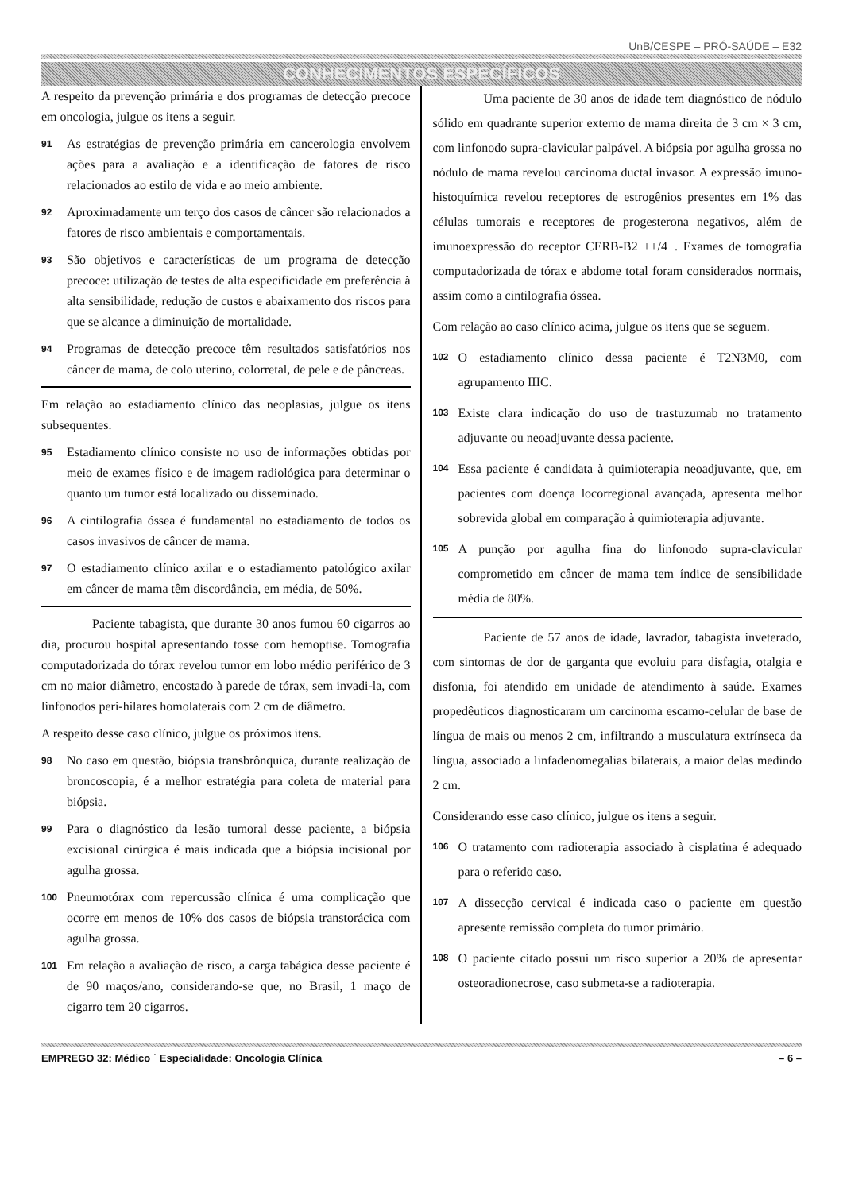UnB/CESPE – PRÓ-SAÚDE – E32
CONHECIMENTOS ESPECÍFICOS
A respeito da prevenção primária e dos programas de detecção precoce em oncologia, julgue os itens a seguir.
91 As estratégias de prevenção primária em cancerologia envolvem ações para a avaliação e a identificação de fatores de risco relacionados ao estilo de vida e ao meio ambiente.
92 Aproximadamente um terço dos casos de câncer são relacionados a fatores de risco ambientais e comportamentais.
93 São objetivos e características de um programa de detecção precoce: utilização de testes de alta especificidade em preferência à alta sensibilidade, redução de custos e abaixamento dos riscos para que se alcance a diminuição de mortalidade.
94 Programas de detecção precoce têm resultados satisfatórios nos câncer de mama, de colo uterino, colorretal, de pele e de pâncreas.
Em relação ao estadiamento clínico das neoplasias, julgue os itens subsequentes.
95 Estadiamento clínico consiste no uso de informações obtidas por meio de exames físico e de imagem radiológica para determinar o quanto um tumor está localizado ou disseminado.
96 A cintilografia óssea é fundamental no estadiamento de todos os casos invasivos de câncer de mama.
97 O estadiamento clínico axilar e o estadiamento patológico axilar em câncer de mama têm discordância, em média, de 50%.
Paciente tabagista, que durante 30 anos fumou 60 cigarros ao dia, procurou hospital apresentando tosse com hemoptise. Tomografia computadorizada do tórax revelou tumor em lobo médio periférico de 3 cm no maior diâmetro, encostado à parede de tórax, sem invadi-la, com linfonodos peri-hilares homolaterais com 2 cm de diâmetro.
A respeito desse caso clínico, julgue os próximos itens.
98 No caso em questão, biópsia transbrônquica, durante realização de broncoscopia, é a melhor estratégia para coleta de material para biópsia.
99 Para o diagnóstico da lesão tumoral desse paciente, a biópsia excisional cirúrgica é mais indicada que a biópsia incisional por agulha grossa.
100 Pneumotórax com repercussão clínica é uma complicação que ocorre em menos de 10% dos casos de biópsia transtorácica com agulha grossa.
101 Em relação a avaliação de risco, a carga tabágica desse paciente é de 90 maços/ano, considerando-se que, no Brasil, 1 maço de cigarro tem 20 cigarros.
Uma paciente de 30 anos de idade tem diagnóstico de nódulo sólido em quadrante superior externo de mama direita de 3 cm × 3 cm, com linfonodo supra-clavicular palpável. A biópsia por agulha grossa no nódulo de mama revelou carcinoma ductal invasor. A expressão imuno-histoquímica revelou receptores de estrogênios presentes em 1% das células tumorais e receptores de progesterona negativos, além de imunoexpressão do receptor CERB-B2 ++/4+. Exames de tomografia computadorizada de tórax e abdome total foram considerados normais, assim como a cintilografia óssea.
Com relação ao caso clínico acima, julgue os itens que se seguem.
102 O estadiamento clínico dessa paciente é T2N3M0, com agrupamento IIIC.
103 Existe clara indicação do uso de trastuzumab no tratamento adjuvante ou neoadjuvante dessa paciente.
104 Essa paciente é candidata à quimioterapia neoadjuvante, que, em pacientes com doença locorregional avançada, apresenta melhor sobrevida global em comparação à quimioterapia adjuvante.
105 A punção por agulha fina do linfonodo supra-clavicular comprometido em câncer de mama tem índice de sensibilidade média de 80%.
Paciente de 57 anos de idade, lavrador, tabagista inveterado, com sintomas de dor de garganta que evoluiu para disfagia, otalgia e disfonia, foi atendido em unidade de atendimento à saúde. Exames propedêuticos diagnosticaram um carcinoma escamo-celular de base de língua de mais ou menos 2 cm, infiltrando a musculatura extrínseca da língua, associado a linfadenomegalias bilaterais, a maior delas medindo 2 cm.
Considerando esse caso clínico, julgue os itens a seguir.
106 O tratamento com radioterapia associado à cisplatina é adequado para o referido caso.
107 A dissecção cervical é indicada caso o paciente em questão apresente remissão completa do tumor primário.
108 O paciente citado possui um risco superior a 20% de apresentar osteoradionecrose, caso submeta-se a radioterapia.
EMPREGO 32: Médico ˙ Especialidade: Oncologia Clínica – 6 –